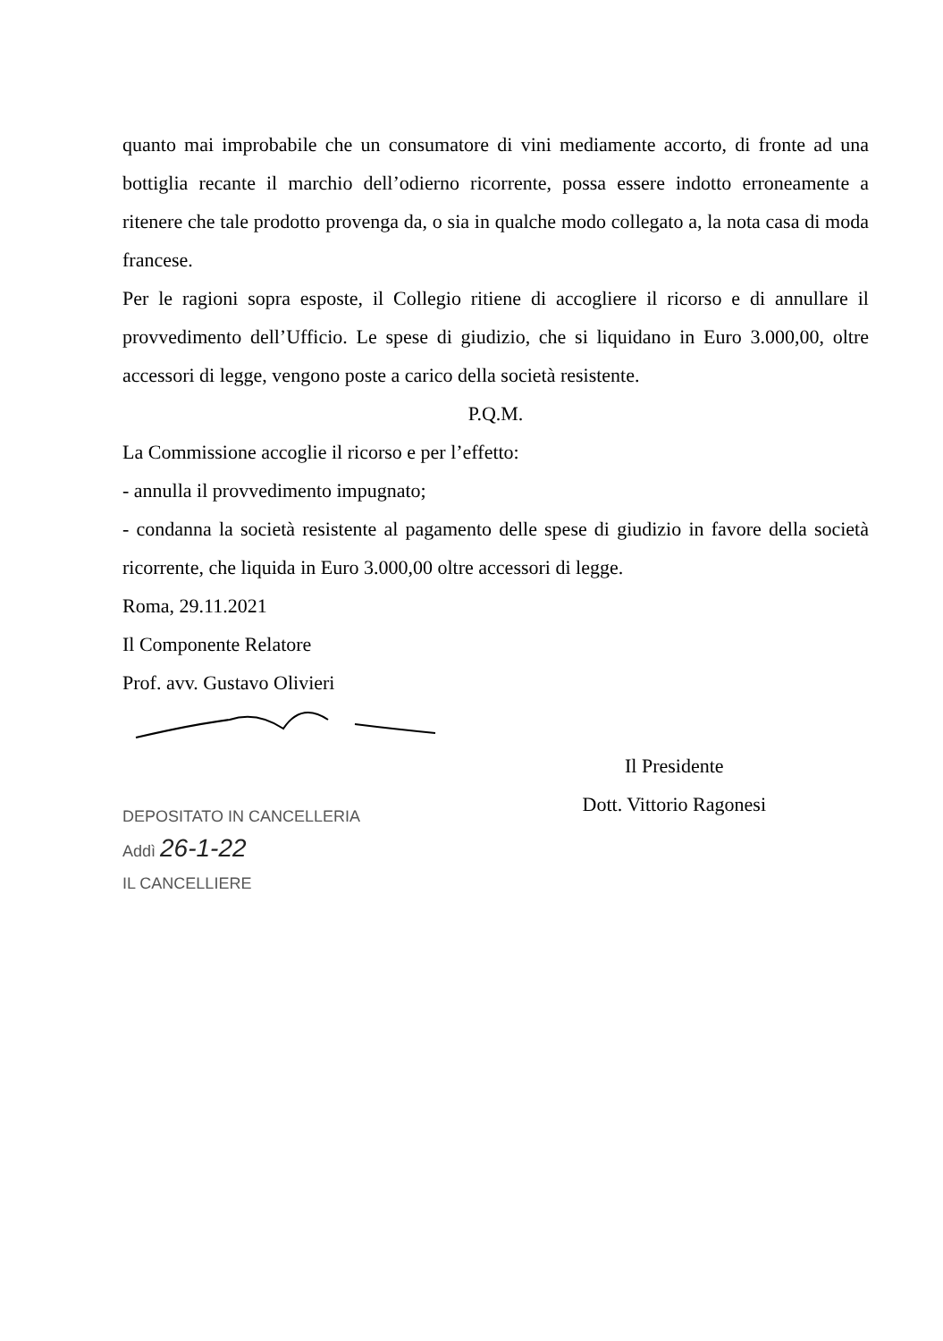quanto mai improbabile che un consumatore di vini mediamente accorto, di fronte ad una bottiglia recante il marchio dell’odierno ricorrente, possa essere indotto erroneamente a ritenere che tale prodotto provenga da, o sia in qualche modo collegato a, la nota casa di moda francese.
Per le ragioni sopra esposte, il Collegio ritiene di accogliere il ricorso e di annullare il provvedimento dell’Ufficio. Le spese di giudizio, che si liquidano in Euro 3.000,00, oltre accessori di legge, vengono poste a carico della società resistente.
P.Q.M.
La Commissione accoglie il ricorso e per l’effetto:
- annulla il provvedimento impugnato;
- condanna la società resistente al pagamento delle spese di giudizio in favore della società ricorrente, che liquida in Euro 3.000,00 oltre accessori di legge.
Roma, 29.11.2021
Il Componente Relatore
Prof. avv. Gustavo Olivieri
DEPOSITATO IN CANCELLERIA
Addì 26-1-22
IL CANCELLIERE
Il Presidente
Dott. Vittorio Ragonesi